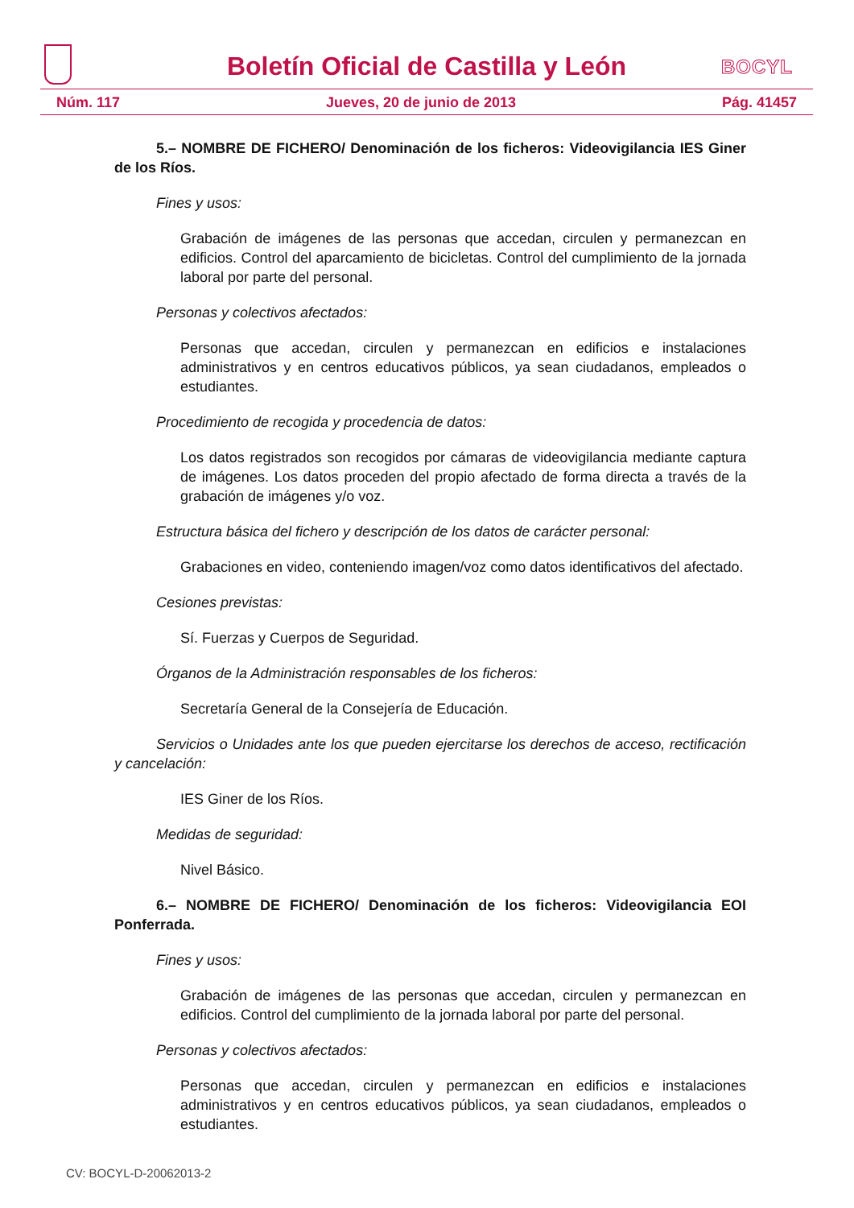Boletín Oficial de Castilla y León
BOCYL
Núm. 117 Jueves, 20 de junio de 2013 Pág. 41457
5.– NOMBRE DE FICHERO/ Denominación de los ficheros: Videovigilancia IES Giner de los Ríos.
Fines y usos:
Grabación de imágenes de las personas que accedan, circulen y permanezcan en edificios. Control del aparcamiento de bicicletas. Control del cumplimiento de la jornada laboral por parte del personal.
Personas y colectivos afectados:
Personas que accedan, circulen y permanezcan en edificios e instalaciones administrativos y en centros educativos públicos, ya sean ciudadanos, empleados o estudiantes.
Procedimiento de recogida y procedencia de datos:
Los datos registrados son recogidos por cámaras de videovigilancia mediante captura de imágenes. Los datos proceden del propio afectado de forma directa a través de la grabación de imágenes y/o voz.
Estructura básica del fichero y descripción de los datos de carácter personal:
Grabaciones en video, conteniendo imagen/voz como datos identificativos del afectado.
Cesiones previstas:
Sí. Fuerzas y Cuerpos de Seguridad.
Órganos de la Administración responsables de los ficheros:
Secretaría General de la Consejería de Educación.
Servicios o Unidades ante los que pueden ejercitarse los derechos de acceso, rectificación y cancelación:
IES Giner de los Ríos.
Medidas de seguridad:
Nivel Básico.
6.– NOMBRE DE FICHERO/ Denominación de los ficheros: Videovigilancia EOI Ponferrada.
Fines y usos:
Grabación de imágenes de las personas que accedan, circulen y permanezcan en edificios. Control del cumplimiento de la jornada laboral por parte del personal.
Personas y colectivos afectados:
Personas que accedan, circulen y permanezcan en edificios e instalaciones administrativos y en centros educativos públicos, ya sean ciudadanos, empleados o estudiantes.
CV: BOCYL-D-20062013-2